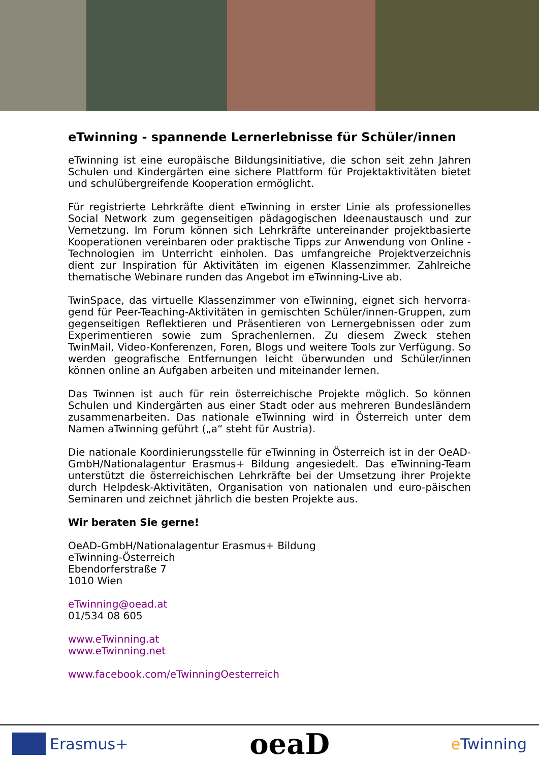eTwinning - spannende Lernerlebnisse für Schüler/innen
eTwinning ist eine europäische Bildungsinitiative, die schon seit zehn Jahren Schulen und Kindergärten eine sichere Plattform für Projektaktivitäten bietet und schulübergreifende Kooperation ermöglicht.
Für registrierte Lehrkräfte dient eTwinning in erster Linie als professionelles Social Network zum gegenseitigen pädagogischen Ideenaustausch und zur Vernetzung. Im Forum können sich Lehrkräfte untereinander projektbasierte Kooperationen vereinbaren oder praktische Tipps zur Anwendung von Online -Technologien im Unterricht einholen. Das umfangreiche Projektverzeichnis dient zur Inspiration für Aktivitäten im eigenen Klassenzimmer. Zahlreiche thematische Webinare runden das Angebot im eTwinning-Live ab.
TwinSpace, das virtuelle Klassenzimmer von eTwinning, eignet sich hervorra-gend für Peer-Teaching-Aktivitäten in gemischten Schüler/innen-Gruppen, zum gegenseitigen Reflektieren und Präsentieren von Lernergebnissen oder zum Experimentieren sowie zum Sprachenlernen. Zu diesem Zweck stehen TwinMail, Video-Konferenzen, Foren, Blogs und weitere Tools zur Verfügung. So werden geografische Entfernungen leicht überwunden und Schüler/innen können online an Aufgaben arbeiten und miteinander lernen.
Das Twinnen ist auch für rein österreichische Projekte möglich. So können Schulen und Kindergärten aus einer Stadt oder aus mehreren Bundesländern zusammenarbeiten. Das nationale eTwinning wird in Österreich unter dem Namen aTwinning geführt („a“ steht für Austria).
Die nationale Koordinierungsstelle für eTwinning in Österreich ist in der OeAD-GmbH/Nationalagentur Erasmus+ Bildung angesiedelt. Das eTwinning-Team unterstützt die österreichischen Lehrkräfte bei der Umsetzung ihrer Projekte durch Helpdesk-Aktivitäten, Organisation von nationalen und euro-päischen Seminaren und zeichnet jährlich die besten Projekte aus.
Wir beraten Sie gerne!
OeAD-GmbH/Nationalagentur Erasmus+ Bildung
eTwinning-Österreich
Ebendorferstraße 7
1010 Wien
eTwinning@oead.at
01/534 08 605
www.eTwinning.at
www.eTwinning.net
www.facebook.com/eTwinningOesterreich
Erasmus+
oeaD
e Twinning